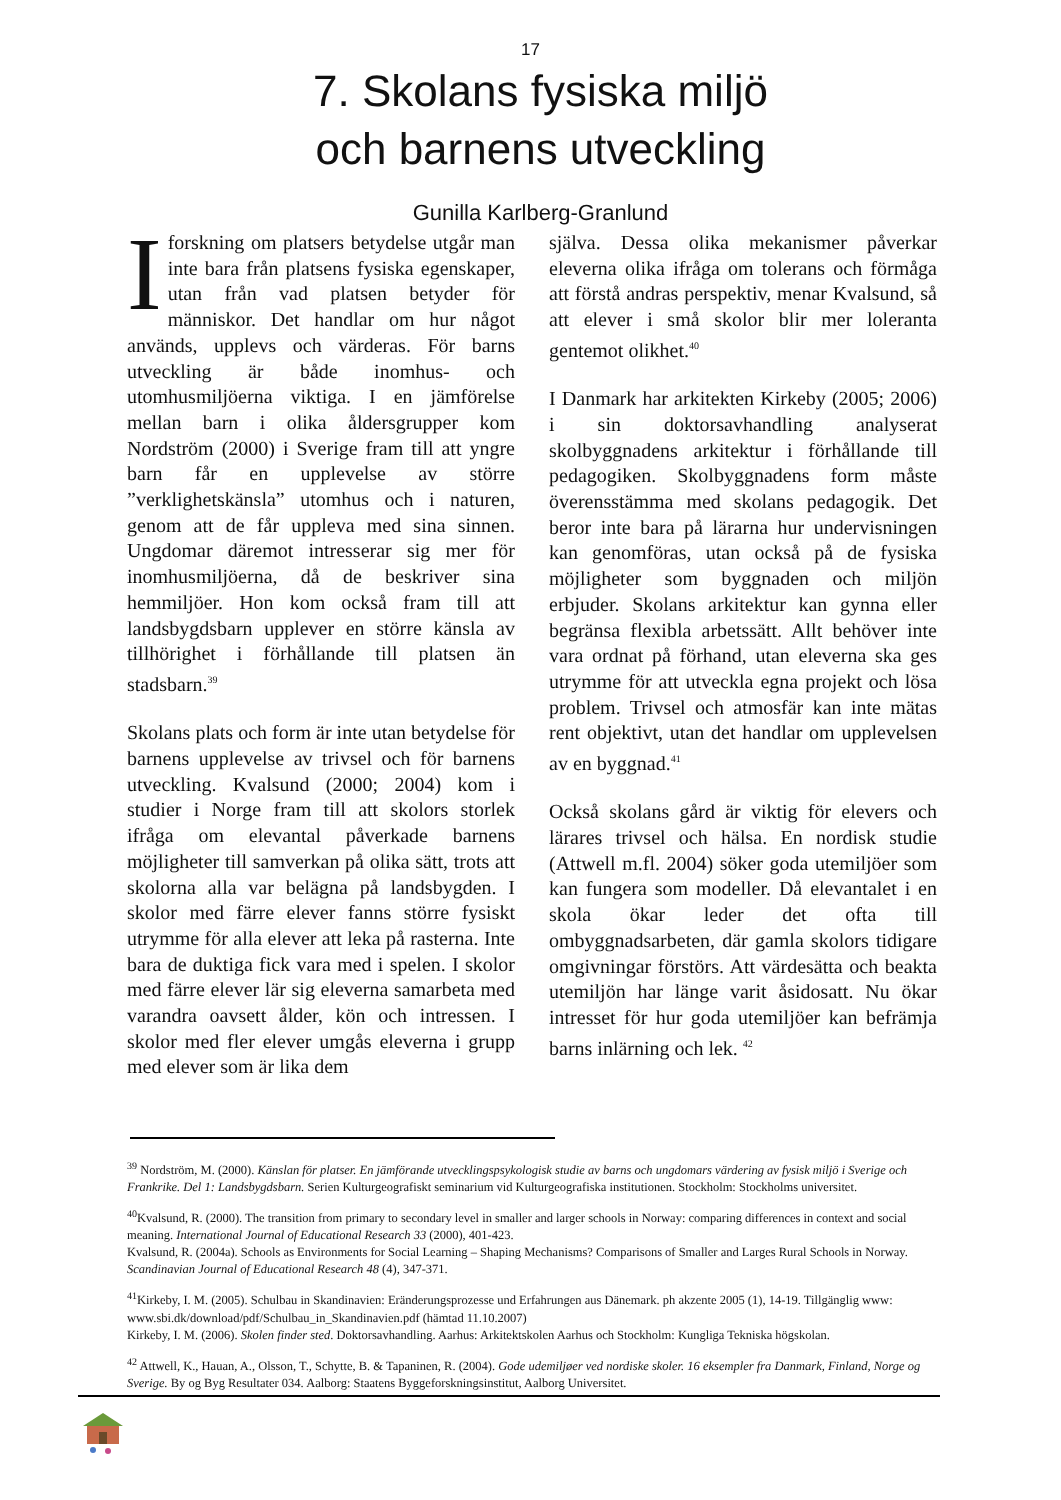17
7. Skolans fysiska miljö
och barnens utveckling
Gunilla Karlberg-Granlund
Iforskning om platsers betydelse utgår man inte bara från platsens fysiska egenskaper, utan från vad platsen betyder för människor. Det handlar om hur något används, upplevs och värderas. För barns utveckling är både inomhus- och utomhusmiljöerna viktiga. I en jämförelse mellan barn i olika åldersgrupper kom Nordström (2000) i Sverige fram till att yngre barn får en upplevelse av större ”verklighetskänsla” utomhus och i naturen, genom att de får uppleva med sina sinnen. Ungdomar däremot intresserar sig mer för inomhusmiljöerna, då de beskriver sina hemmiljöer. Hon kom också fram till att landsbygdsbarn upplever en större känsla av tillhörighet i förhållande till platsen än stadsbarn.<sup>39</sup>
Skolans plats och form är inte utan betydelse för barnens upplevelse av trivsel och för barnens utveckling. Kvalsund (2000; 2004) kom i studier i Norge fram till att skolors storlek ifråga om elevantal påverkade barnens möjligheter till samverkan på olika sätt, trots att skolorna alla var belägna på landsbygden. I skolor med färre elever fanns större fysiskt utrymme för alla elever att leka på rasterna. Inte bara de duktiga fick vara med i spelen. I skolor med färre elever lär sig eleverna samarbeta med varandra oavsett ålder, kön och intressen. I skolor med fler elever umgås eleverna i grupp med elever som är lika dem
själva. Dessa olika mekanismer påverkar eleverna olika ifråga om tolerans och förmåga att förstå andras perspektiv, menar Kvalsund, så att elever i små skolor blir mer loleranta gentemot olikhet.<sup>40</sup>
I Danmark har arkitekten Kirkeby (2005; 2006) i sin doktorsavhandling analyserat skolbyggnadens arkitektur i förhållande till pedagogiken. Skolbyggnadens form måste överensstämma med skolans pedagogik. Det beror inte bara på lärarna hur undervisningen kan genomföras, utan också på de fysiska möjligheter som byggnaden och miljön erbjuder. Skolans arkitektur kan gynna eller begränsa flexibla arbetssätt. Allt behöver inte vara ordnat på förhand, utan eleverna ska ges utrymme för att utveckla egna projekt och lösa problem. Trivsel och atmosfär kan inte mätas rent objektivt, utan det handlar om upplevelsen av en byggnad.<sup>41</sup>
Också skolans gård är viktig för elevers och lärares trivsel och hälsa. En nordisk studie (Attwell m.fl. 2004) söker goda utemiljöer som kan fungera som modeller. Då elevantalet i en skola ökar leder det ofta till ombyggnadsarbeten, där gamla skolors tidigare omgivningar förstörs. Att värdesätta och beakta utemiljön har länge varit åsidosatt. Nu ökar intresset för hur goda utemiljöer kan befrämja barns inlärning och lek. <sup>42</sup>
<sup>39</sup> Nordström, M. (2000). Känslan för platser. En jämförande utvecklingspsykologisk studie av barns och ungdomars värdering av fysisk miljö i Sverige och Frankrike. Del 1: Landsbygdsbarn. Serien Kulturgeografiskt seminarium vid Kulturgeografiska institutionen. Stockholm: Stockholms universitet.
<sup>40</sup> Kvalsund, R. (2000). The transition from primary to secondary level in smaller and larger schools in Norway: comparing differences in context and social meaning. International Journal of Educational Research 33 (2000), 401-423.
Kvalsund, R. (2004a). Schools as Environments for Social Learning – Shaping Mechanisms? Comparisons of Smaller and Larges Rural Schools in Norway. Scandinavian Journal of Educational Research 48 (4), 347-371.
<sup>41</sup> Kirkeby, I. M. (2005). Schulbau in Skandinavien: Eränderungsprozesse und Erfahrungen aus Dänemark. ph akzente 2005 (1), 14-19. Tillgänglig www: www.sbi.dk/download/pdf/Schulbau_in_Skandinavien.pdf (hämtad 11.10.2007)
Kirkeby, I. M. (2006). Skolen finder sted. Doktorsavhandling. Aarhus: Arkitektskolen Aarhus och Stockholm: Kungliga Tekniska högskolan.
<sup>42</sup> Attwell, K., Hauan, A., Olsson, T., Schytte, B. & Tapaninen, R. (2004). Gode udemiljøer ved nordiske skoler. 16 eksempler fra Danmark, Finland, Norge og Sverige. By og Byg Resultater 034. Aalborg: Staatens Byggeforskningsinstitut, Aalborg Universitet.